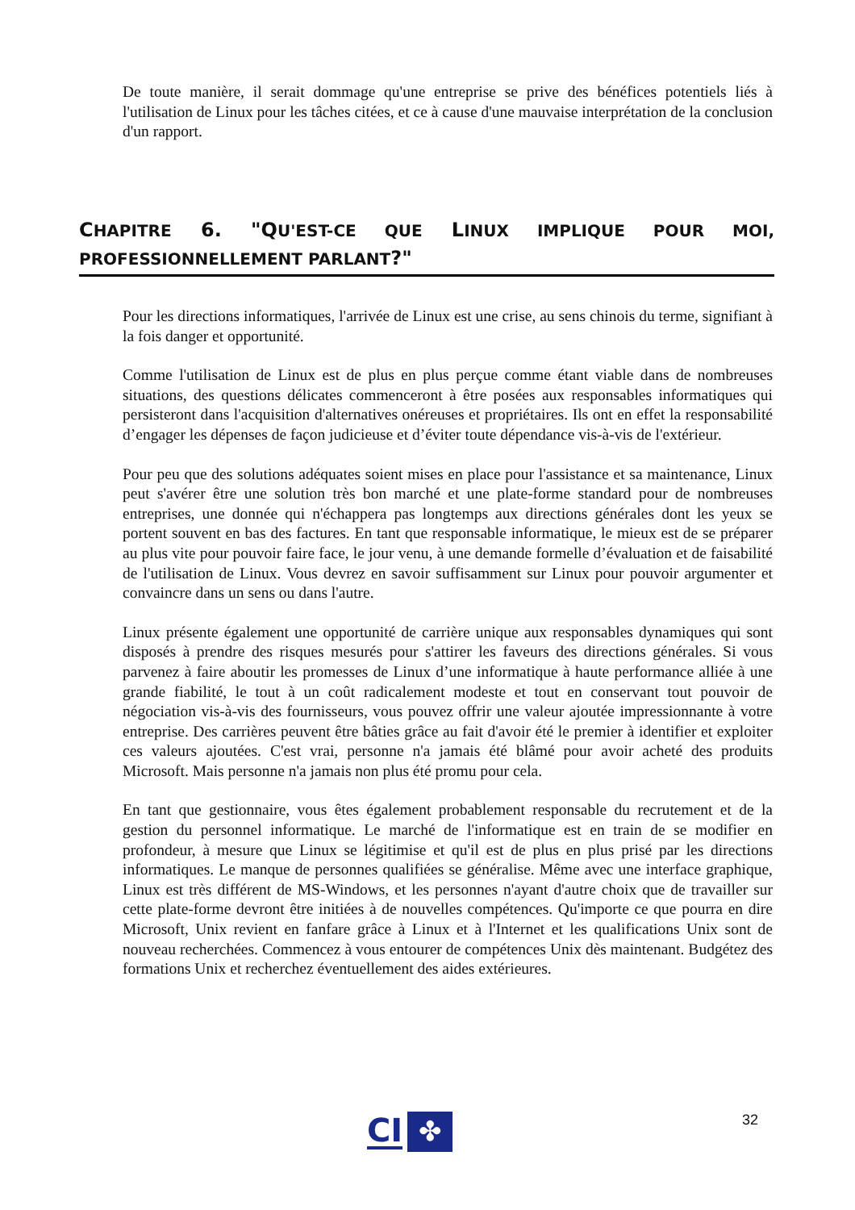De toute manière, il serait dommage qu'une entreprise se prive des bénéfices potentiels liés à l'utilisation de Linux pour les tâches citées, et ce à cause d'une mauvaise interprétation de la conclusion d'un rapport.
CHAPITRE 6. "QU'EST-CE QUE LINUX IMPLIQUE POUR MOI, PROFESSIONNELLEMENT PARLANT?"
Pour les directions informatiques, l'arrivée de Linux est une crise, au sens chinois du terme, signifiant à la fois danger et opportunité.
Comme l'utilisation de Linux est de plus en plus perçue comme étant viable dans de nombreuses situations, des questions délicates commenceront à être posées aux responsables informatiques qui persisteront dans l'acquisition d'alternatives onéreuses et propriétaires. Ils ont en effet la responsabilité d’engager les dépenses de façon judicieuse et d’éviter toute dépendance vis-à-vis de l'extérieur.
Pour peu que des solutions adéquates soient mises en place pour l'assistance et sa maintenance, Linux peut s'avérer être une solution très bon marché et une plate-forme standard pour de nombreuses entreprises, une donnée qui n'échappera pas longtemps aux directions générales dont les yeux se portent souvent en bas des factures. En tant que responsable informatique, le mieux est de se préparer au plus vite pour pouvoir faire face, le jour venu, à une demande formelle d’évaluation et de faisabilité de l'utilisation de Linux. Vous devrez en savoir suffisamment sur Linux pour pouvoir argumenter et convaincre dans un sens ou dans l'autre.
Linux présente également une opportunité de carrière unique aux responsables dynamiques qui sont disposés à prendre des risques mesurés pour s'attirer les faveurs des directions générales. Si vous parvenez à faire aboutir les promesses de Linux d’une informatique à haute performance alliée à une grande fiabilité, le tout à un coût radicalement modeste et tout en conservant tout pouvoir de négociation vis-à-vis des fournisseurs, vous pouvez offrir une valeur ajoutée impressionnante à votre entreprise. Des carrières peuvent être bâties grâce au fait d'avoir été le premier à identifier et exploiter ces valeurs ajoutées. C'est vrai, personne n'a jamais été blâmé pour avoir acheté des produits Microsoft. Mais personne n'a jamais non plus été promu pour cela.
En tant que gestionnaire, vous êtes également probablement responsable du recrutement et de la gestion du personnel informatique. Le marché de l'informatique est en train de se modifier en profondeur, à mesure que Linux se légitimise et qu'il est de plus en plus prisé par les directions informatiques. Le manque de personnes qualifiées se généralise. Même avec une interface graphique, Linux est très différent de MS-Windows, et les personnes n'ayant d'autre choix que de travailler sur cette plate-forme devront être initiées à de nouvelles compétences. Qu'importe ce que pourra en dire Microsoft, Unix revient en fanfare grâce à Linux et à l'Internet et les qualifications Unix sont de nouveau recherchées. Commencez à vous entourer de compétences Unix dès maintenant. Budgétez des formations Unix et recherchez éventuellement des aides extérieures.
CI ✤ 32